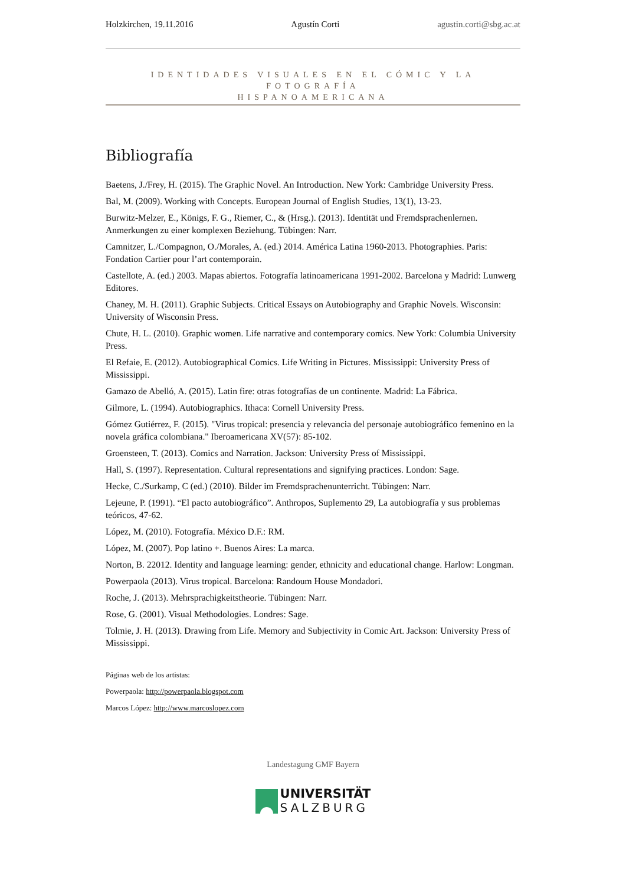Holzkirchen, 19.11.2016 Agustín Corti agustin.corti@sbg.ac.at
IDENTIDADES VISUALES EN EL CÓMIC Y LA FOTOGRAFÍA
HISPANOAMERICANA
Bibliografía
Baetens, J./Frey, H. (2015). The Graphic Novel. An Introduction. New York: Cambridge University Press.
Bal, M. (2009). Working with Concepts. European Journal of English Studies, 13(1), 13-23.
Burwitz-Melzer, E., Königs, F. G., Riemer, C., & (Hrsg.). (2013). Identität und Fremdsprachenlernen. Anmerkungen zu einer komplexen Beziehung. Tübingen: Narr.
Camnitzer, L./Compagnon, O./Morales, A. (ed.) 2014. América Latina 1960-2013. Photographies. Paris: Fondation Cartier pour l’art contemporain.
Castellote, A. (ed.) 2003. Mapas abiertos. Fotografía latinoamericana 1991-2002. Barcelona y Madrid: Lunwerg Editores.
Chaney, M. H. (2011). Graphic Subjects. Critical Essays on Autobiography and Graphic Novels. Wisconsin: University of Wisconsin Press.
Chute, H. L. (2010). Graphic women. Life narrative and contemporary comics. New York: Columbia University Press.
El Refaie, E. (2012). Autobiographical Comics. Life Writing in Pictures. Mississippi: University Press of Mississippi.
Gamazo de Abelló, A. (2015). Latin fire: otras fotografías de un continente. Madrid: La Fábrica.
Gilmore, L. (1994). Autobiographics. Ithaca: Cornell University Press.
Gómez Gutiérrez, F. (2015). "Virus tropical: presencia y relevancia del personaje autobiográfico femenino en la novela gráfica colombiana." Iberoamericana XV(57): 85-102.
Groensteen, T. (2013). Comics and Narration. Jackson: University Press of Mississippi.
Hall, S. (1997). Representation. Cultural representations and signifying practices. London: Sage.
Hecke, C./Surkamp, C (ed.) (2010). Bilder im Fremdsprachenunterricht. Tübingen: Narr.
Lejeune, P. (1991). “El pacto autobiográfico”. Anthropos, Suplemento 29, La autobiografía y sus problemas teóricos, 47-62.
López, M. (2010). Fotografía. México D.F.: RM.
López, M. (2007). Pop latino +. Buenos Aires: La marca.
Norton, B. 22012. Identity and language learning: gender, ethnicity and educational change. Harlow: Longman.
Powerpaola (2013). Virus tropical. Barcelona: Randoum House Mondadori.
Roche, J. (2013). Mehrsprachigkeitstheorie. Tübingen: Narr.
Rose, G. (2001). Visual Methodologies. Londres: Sage.
Tolmie, J. H. (2013). Drawing from Life. Memory and Subjectivity in Comic Art. Jackson: University Press of Mississippi.
Páginas web de los artistas:
Powerpaola: http://powerpaola.blogspot.com
Marcos López: http://www.marcoslopez.com
Landestagung GMF Bayern
UNIVERSITÄT
SALZBURG